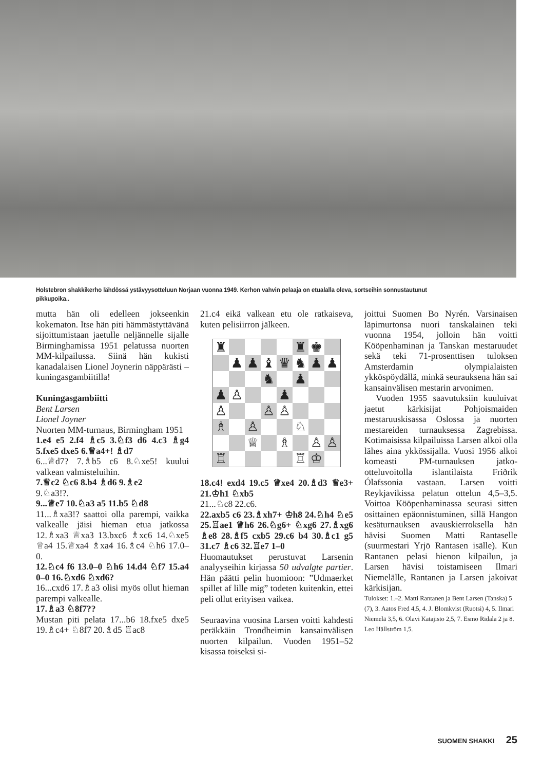Holstebron shakkikerho lähdössä ystävyysotteluun Norjaan vuonna 1949. Kerhon vahvin pelaaja on etualalla oleva, sortseihin sonnustautunut pikkupoika..
mutta hän oli edelleen jokseenkin kokematon. Itse hän piti hämmästyttävänä sijoittumistaan jaetulle neljännelle sijalle Birminghamissa 1951 pelatussa nuorten MM-kilpailussa. Siinä hän kukisti kanadalaisen Lionel Joynerin näppärästi – kuningasgambiitilla!
Kuningasgambiitti
Bent Larsen
Lionel Joyner
Nuorten MM-turnaus, Birmingham 1951
1.e4 e5 2.f4 ♗c5 3.♘f3 d6 4.c3 ♗g4 5.fxe5 dxe5 6.♕a4+! ♗d7
6...♕d7? 7.♗b5 c6 8.♘xe5! kuului valkean valmisteluihin.
7.♕c2 ♘c6 8.b4 ♗d6 9.♗e2
9.♘a3!?.
9...♕e7 10.♘a3 a5 11.b5 ♘d8
11...♗xa3!? saattoi olla parempi, vaikka valkealle jäisi hieman etua jatkossa 12.♗xa3 ♕xa3 13.bxc6 ♗xc6 14.♘xe5 ♕a4 15.♕xa4 ♗xa4 16.♗c4 ♘h6 17.0–0.
12.♘c4 f6 13.0–0 ♘h6 14.d4 ♘f7 15.a4 0–0 16.♘xd6 ♘xd6?
16...cxd6 17.♗a3 olisi myös ollut hieman parempi valkealle.
17.♗a3 ♘8f7??
Mustan piti pelata 17...b6 18.fxe5 dxe5 19.♗c4+ ♘8f7 20.♗d5 ♖ac8
21.c4 eikä valkean etu ole ratkaiseva, kuten pelisiirron jälkeen.
| ♜ | | | | | ♜ | ♚ | |
| | ♟ | ♟ | ♝ | ♛ | ♞ | ♟ | ♟ |
| | | | ♞ | | ♟ | | |
| ♟ | ♙ | | | ♟ | | | |
| ♙ | | | ♙ | ♙ | | | |
| ♗ | | ♙ | | | ♘ | | |
| | | ♕ | | ♗ | | ♙ | ♙ |
| ♖ | | | | | ♖ | ♔ | |
18.c4! exd4 19.c5 ♕xe4 20.♗d3 ♕e3+ 21.♔h1 ♘xb5
21...♘c8 22.c6.
22.axb5 c6 23.♗xh7+ ♔h8 24.♘h4 ♘e5 25.♖ae1 ♕h6 26.♘g6+ ♘xg6 27.♗xg6 ♗e8 28.♗f5 cxb5 29.c6 b4 30.♗c1 g5 31.c7 ♗c6 32.♖e7 1–0
Huomautukset perustuvat Larsenin analyyseihin kirjassa 50 udvalgte partier. Hän päätti pelin huomioon: ”Udmaerket spillet af lille mig” todeten kuitenkin, ettei peli ollut erityisen vaikea.
Seuraavina vuosina Larsen voitti kahdesti peräkkäin Trondheimin kansainvälisen nuorten kilpailun. Vuoden 1951–52 kisassa toiseksi si-
joittui Suomen Bo Nyrén. Varsinaisen läpimurtonsa nuori tanskalainen teki vuonna 1954, jolloin hän voitti Kööpenhaminan ja Tanskan mestaruudet sekä teki 71-prosenttisen tuloksen Amsterdamin olympialaisten ykköspöydällä, minkä seurauksena hän sai kansainvälisen mestarin arvonimen.
Vuoden 1955 saavutuksiin kuuluivat jaetut kärkisijat Pohjoismaiden mestaruuskisassa Oslossa ja nuorten mestareiden turnauksessa Zagrebissa. Kotimaisissa kilpailuissa Larsen alkoi olla lähes aina ykkössijalla. Vuosi 1956 alkoi komeasti PM-turnauksen jatko-otteluvoitolla islantilaista Friðrik Ólafssonia vastaan. Larsen voitti Reykjavikissa pelatun ottelun 4,5–3,5. Voittoa Kööpenhaminassa seurasi sitten osittainen epäonnistuminen, sillä Hangon kesäturnauksen avauskierroksella hän hävisi Suomen Matti Rantaselle (suurmestari Yrjö Rantasen isälle). Kun Rantanen pelasi hienon kilpailun, ja Larsen hävisi toistamiseen Ilmari Niemelälle, Rantanen ja Larsen jakoivat kärkisijan.
Tulokset: 1.–2. Matti Rantanen ja Bent Larsen (Tanska) 5 (7), 3. Aatos Fred 4,5, 4. J. Blomkvist (Ruotsi) 4, 5. Ilmari Niemelä 3,5, 6. Olavi Katajisto 2,5, 7. Esmo Ridala 2 ja 8. Leo Hällström 1,5.
SUOMEN SHAKKI 25